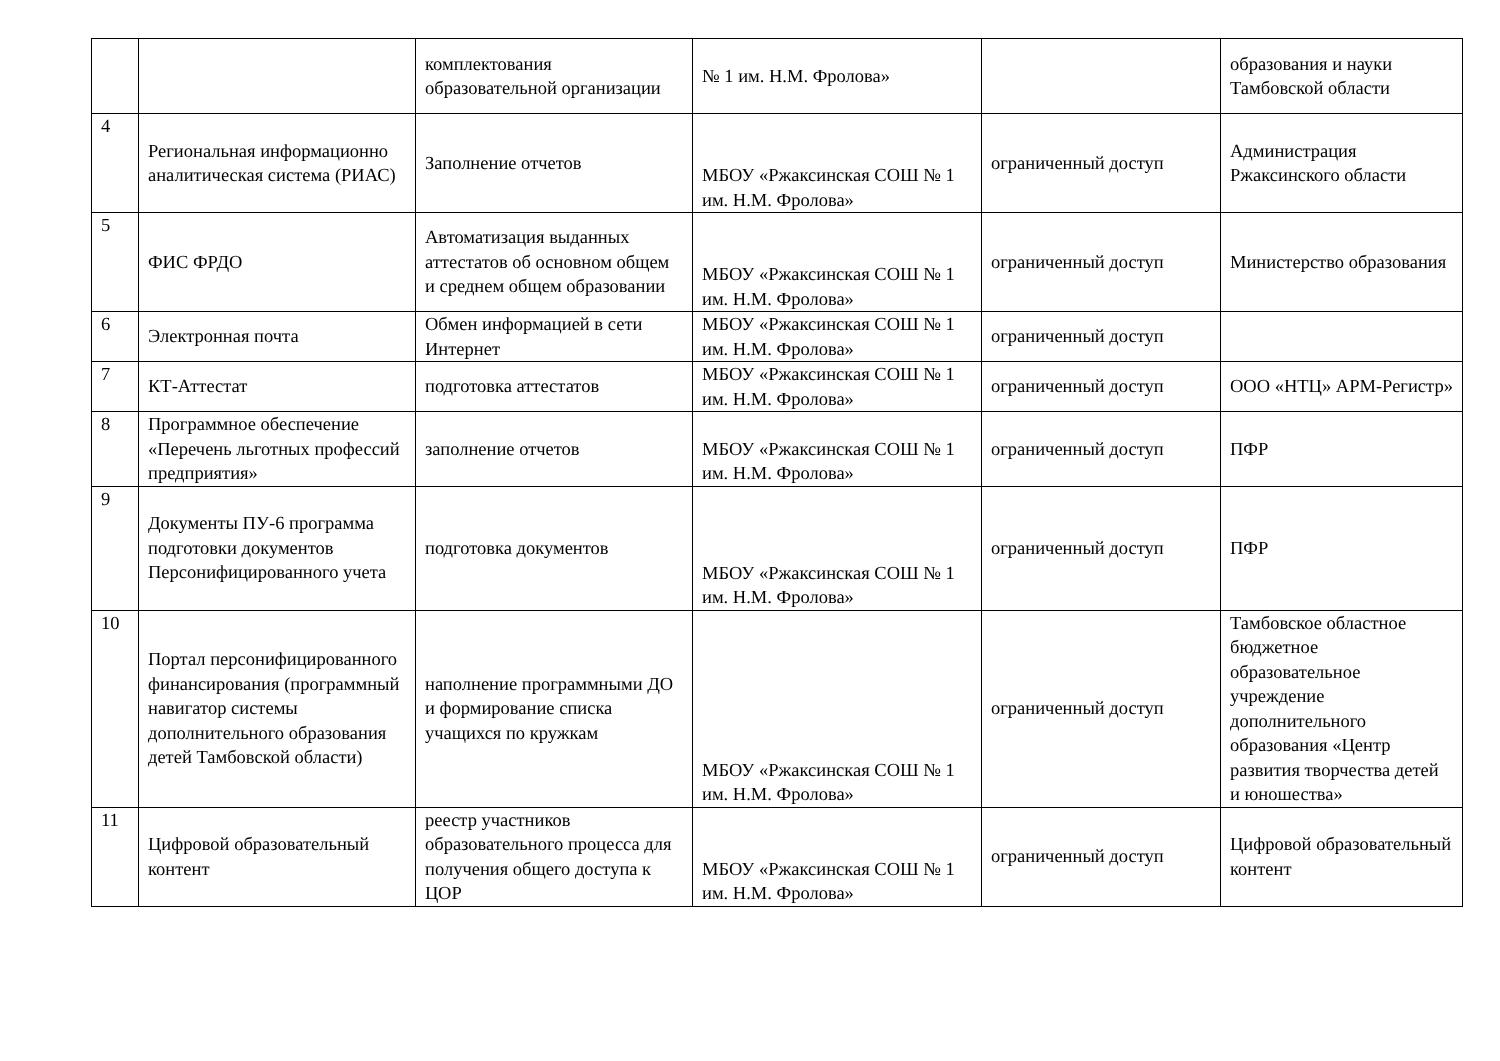| | | комплектования образовательной организации | № 1 им. Н.М. Фролова» | | образования и науки Тамбовской области |
| 4 | Региональная информационно аналитическая система (РИАС) | Заполнение отчетов | МБОУ «Ржаксинская СОШ № 1 им. Н.М. Фролова» | ограниченный доступ | Администрация Ржаксинского области |
| 5 | ФИС ФРДО | Автоматизация выданных аттестатов об основном общем и среднем общем образовании | МБОУ «Ржаксинская СОШ № 1 им. Н.М. Фролова» | ограниченный доступ | Министерство образования |
| 6 | Электронная почта | Обмен информацией в сети Интернет | МБОУ «Ржаксинская СОШ № 1 им. Н.М. Фролова» | ограниченный доступ | |
| 7 | КТ-Аттестат | подготовка аттестатов | МБОУ «Ржаксинская СОШ № 1 им. Н.М. Фролова» | ограниченный доступ | ООО «НТЦ» АРМ-Регистр» |
| 8 | Программное обеспечение «Перечень льготных профессий предприятия» | заполнение отчетов | МБОУ «Ржаксинская СОШ № 1 им. Н.М. Фролова» | ограниченный доступ | ПФР |
| 9 | Документы ПУ-6 программа подготовки документов Персонифицированного учета | подготовка документов | МБОУ «Ржаксинская СОШ № 1 им. Н.М. Фролова» | ограниченный доступ | ПФР |
| 10 | Портал персонифицированного финансирования (программный навигатор системы дополнительного образования детей Тамбовской области) | наполнение программными ДО и формирование списка учащихся по кружкам | МБОУ «Ржаксинская СОШ № 1 им. Н.М. Фролова» | ограниченный доступ | Тамбовское областное бюджетное образовательное учреждение дополнительного образования «Центр развития творчества детей и юношества» |
| 11 | Цифровой образовательный контент | реестр участников образовательного процесса для получения общего доступа к ЦОР | МБОУ «Ржаксинская СОШ № 1 им. Н.М. Фролова» | ограниченный доступ | Цифровой образовательный контент |